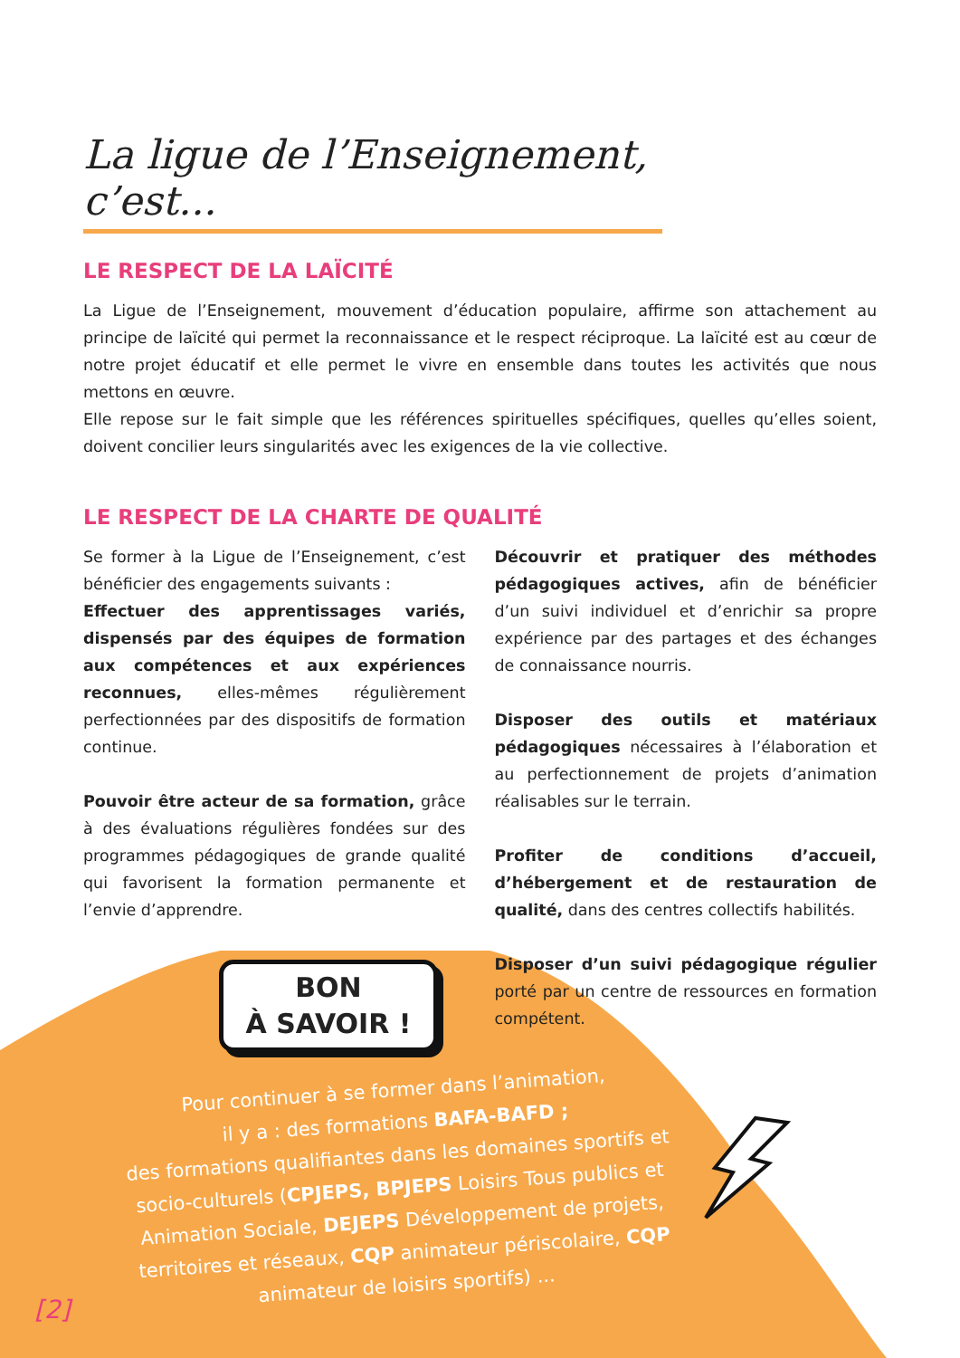La ligue de l’Enseignement, c’est...
LE RESPECT DE LA LAÏCITÉ
La Ligue de l’Enseignement, mouvement d’éducation populaire, affirme son attachement au principe de laïcité qui permet la reconnaissance et le respect réciproque. La laïcité est au cœur de notre projet éducatif et elle permet le vivre en ensemble dans toutes les activités que nous mettons en œuvre.
Elle repose sur le fait simple que les références spirituelles spécifiques, quelles qu’elles soient, doivent concilier leurs singularités avec les exigences de la vie collective.
LE RESPECT DE LA CHARTE DE QUALITÉ
Se former à la Ligue de l’Enseignement, c’est bénéficier des engagements suivants :
Effectuer des apprentissages variés, dispensés par des équipes de formation aux compétences et aux expériences reconnues, elles-mêmes régulièrement perfectionnées par des dispositifs de formation continue.
Pouvoir être acteur de sa formation, grâce à des évaluations régulières fondées sur des programmes pédagogiques de grande qualité qui favorisent la formation permanente et l’envie d’apprendre.
BON
À SAVOIR !
Découvrir et pratiquer des méthodes pédagogiques actives, afin de bénéficier d’un suivi individuel et d’enrichir sa propre expérience par des partages et des échanges de connaissance nourris.
Disposer des outils et matériaux pédagogiques nécessaires à l’élaboration et au perfectionnement de projets d’animation réalisables sur le terrain.
Profiter de conditions d’accueil, d’hébergement et de restauration de qualité, dans des centres collectifs habilités.
Disposer d’un suivi pédagogique régulier porté par un centre de ressources en formation compétent.
Pour continuer à se former dans l’animation,
il y a : des formations BAFA-BAFD ;
des formations qualifiantes dans les domaines sportifs et socio-culturels (CPJEPS, BPJEPS Loisirs Tous publics et Animation Sociale, DEJEPS Développement de projets, territoires et réseaux, CQP animateur périscolaire, CQP animateur de loisirs sportifs) ...
[2]